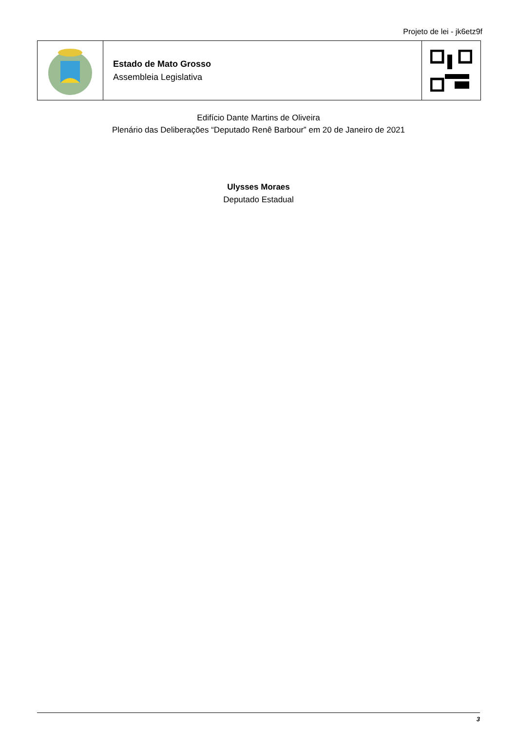Projeto de lei - jk6etz9f
Estado de Mato Grosso
Assembleia Legislativa
Edifício Dante Martins de Oliveira
Plenário das Deliberações “Deputado Renê Barbour” em 20 de Janeiro de 2021
Ulysses Moraes
Deputado Estadual
3